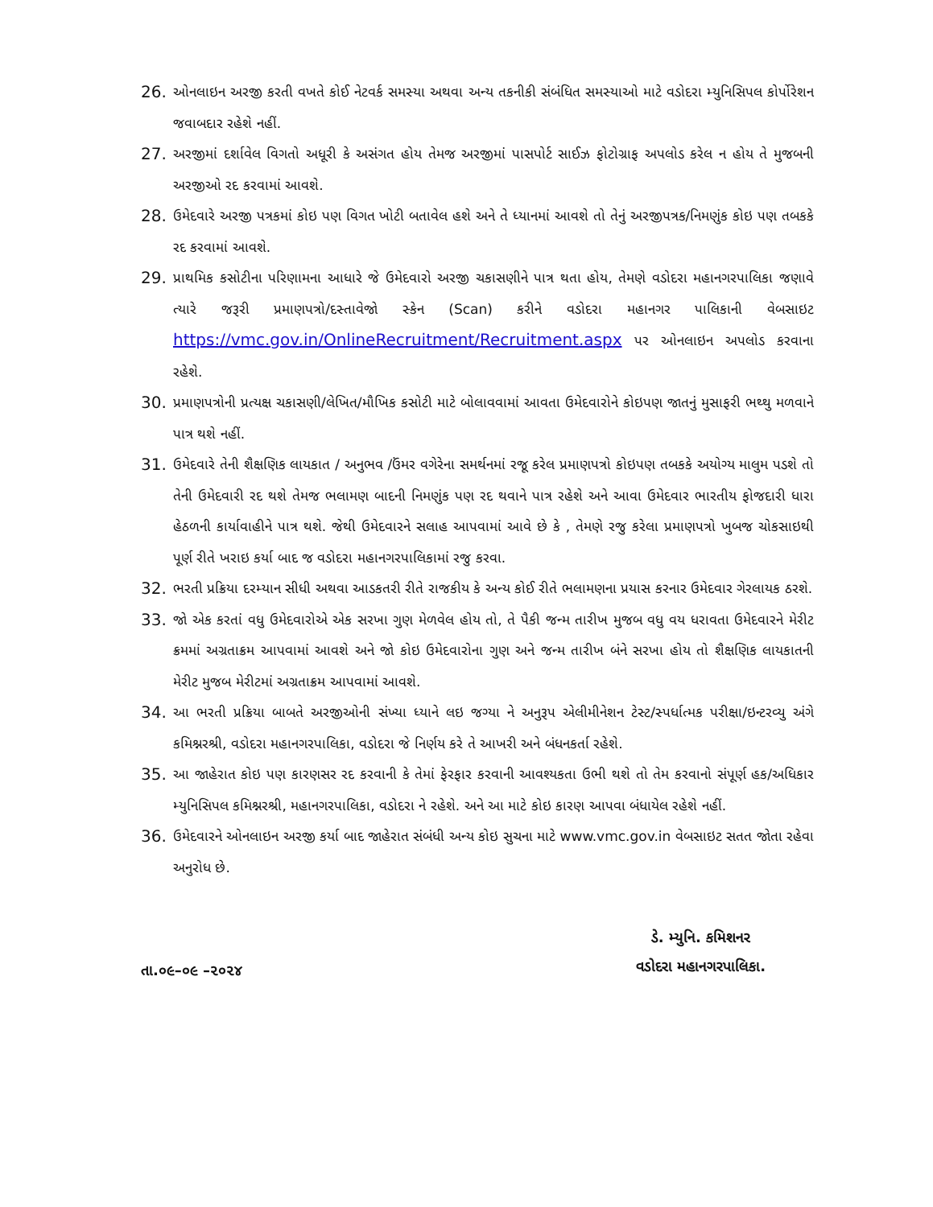26. ઓનલાઇન અરજી કરતી વખતે કોઈ નેટવર્ક સમસ્યા અથવા અન્ય તકનીકી સંબંધિત સમસ્યાઓ માટે વડોદરા મ્યુનિસિપલ કોર્પોરેશન જવાબદાર રહેશે નહીં.
27. અરજીમાં દર્શાવેલ વિગતો અધૂરી કે અસંગત હોય તેમજ અરજીમાં પાસપોર્ટ સાઈઝ ફોટોગ્રાફ અપલોડ કરેલ ન હોય તે મુજબની અરજીઓ રદ કરવામાં આવશે.
28. ઉમેદવારે અરજી પત્રકમાં કોઇ પણ વિગત ખોટી બતાવેલ હશે અને તે ધ્યાનમાં આવશે તો તેનું અરજીપત્રક/નિમણુંક કોઇ પણ તબકકે રદ કરવામાં આવશે.
29. પ્રાથમિક કસોટીના પરિણામના આધારે જે ઉમેદવારો અરજી ચકાસણીને પાત્ર થતા હોય, તેમણે વડોદરા મહાનગરપાલિકા જણાવે ત્યારે જરૂરી પ્રમાણપત્રો/દસ્તાવેજો સ્કેન (Scan) કરીને વડોદરા મહાનગર પાલિકાની વેબસાઇટ https://vmc.gov.in/OnlineRecruitment/Recruitment.aspx પર ઓનલાઇન અપલોડ કરવાના રહેશે.
30. પ્રમાણપત્રોની પ્રત્યક્ષ ચકાસણી/લેખિત/મૌખિક કસોટી માટે બોલાવવામાં આવતા ઉમેદવારોને કોઇપણ જાતનું મુસાફરી ભથ્થુ મળવાને પાત્ર થશે નહીં.
31. ઉમેદવારે તેની શૈક્ષણિક લાયકાત / અનુભવ /ઉંમર વગેરેના સમર્થનમાં રજૂ કરેલ પ્રમાણપત્રો કોઇપણ તબકકે અયોગ્ય માલુમ પડશે તો તેની ઉમેદવારી રદ થશે તેમજ ભલામણ બાદની નિમણુંક પણ રદ થવાને પાત્ર રહેશે અને આવા ઉમેદવાર ભારતીય ફોજદારી ધારા હેઠળની કાર્યાવાહીને પાત્ર થશે. જેથી ઉમેદવારને સલાહ આપવામાં આવે છે કે , તેમણે રજુ કરેલા પ્રમાણપત્રો ખુબજ ચોકસાઇથી પૂર્ણ રીતે ખરાઇ કર્યા બાદ જ વડોદરા મહાનગરપાલિકામાં રજુ કરવા.
32. ભરતી પ્રક્રિયા દરમ્યાન સીધી અથવા આડકતરી રીતે રાજકીય કે અન્ય કોઈ રીતે ભલામણના પ્રયાસ કરનાર ઉમેદવાર ગેરલાયક ઠરશે.
33. જો એક કરતાં વધુ ઉમેદવારોએ એક સરખા ગુણ મેળવેલ હોય તો, તે પૈકી જન્મ તારીખ મુજબ વધુ વય ધરાવતા ઉમેદવારને મેરીટ ક્રમમાં અગ્રતાક્રમ આપવામાં આવશે અને જો કોઇ ઉમેદવારોના ગુણ અને જન્મ તારીખ બંને સરખા હોય તો શૈક્ષણિક લાયકાતની મેરીટ મુજબ મેરીટમાં અગ્રતાક્રમ આપવામાં આવશે.
34. આ ભરતી પ્રક્રિયા બાબતે અરજીઓની સંખ્યા ધ્યાને લઇ જગ્યા ને અનુરૂપ એલીમીનેશન ટેસ્ટ/સ્પર્ધાત્મક પરીક્ષા/ઇન્ટરવ્યુ અંગે કમિશ્નરશ્રી, વડોદરા મહાનગરપાલિકા, વડોદરા જે નિર્ણય કરે તે આખરી અને બંધનકર્તા રહેશે.
35. આ જાહેરાત કોઇ પણ કારણસર રદ કરવાની કે તેમાં ફેરફાર કરવાની આવશ્યકતા ઉભી થશે તો તેમ કરવાનો સંપૂર્ણ હક/અધિકાર મ્યુનિસિપલ કમિશ્નરશ્રી, મહાનગરપાલિકા, વડોદરા ને રહેશે. અને આ માટે કોઇ કારણ આપવા બંધાયેલ રહેશે નહીં.
36. ઉમેદવારને ઓનલાઇન અરજી કર્યા બાદ જાહેરાત સંબંધી અન્ય કોઇ સુચના માટે www.vmc.gov.in વેબસાઇટ સતત જોતા રહેવા અનુરોધ છે.
તા.૦૯–૦૯ –૨૦૨૪
ડે. મ્યુનિ. કમિશનર
વડોદરા મહાનગરપાલિકા.